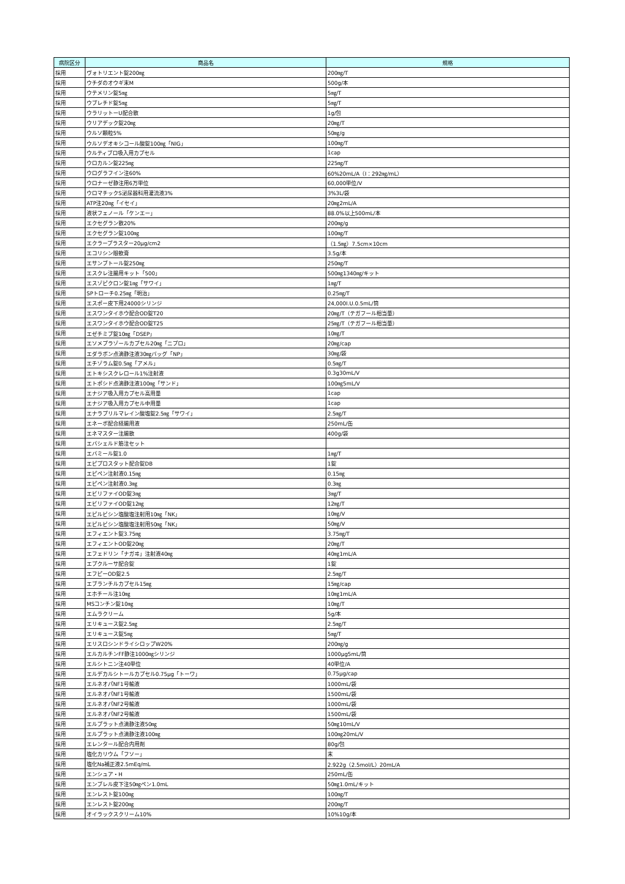| 病院区分 | 商品名 | 規格 |
| --- | --- | --- |
| 採用 | ヴォトリエント錠200㎎ | 200㎎/T |
| 採用 | ウチダのオウギ末M | 500g/本 |
| 採用 | ウテメリン錠5㎎ | 5㎎/T |
| 採用 | ウブレチド錠5㎎ | 5㎎/T |
| 採用 | ウラリットーU配合散 | 1g/包 |
| 採用 | ウリアデック錠20㎎ | 20㎎/T |
| 採用 | ウルソ顆粒5% | 50㎎/g |
| 採用 | ウルソデオキシコール酸錠100㎎「NIG」 | 100㎎/T |
| 採用 | ウルティブロ吸入用カプセル | 1cap |
| 採用 | ウロカルン錠225㎎ | 225㎎/T |
| 採用 | ウログラフイン注60% | 60%20mL/A（I：292㎎/mL） |
| 採用 | ウロナーゼ静注用6万単位 | 60,000単位/V |
| 採用 | ウロマチックS泌尿器科用灌流液3% | 3%3L/袋 |
| 採用 | ATP注20㎎「イセイ」 | 20㎎2mL/A |
| 採用 | 液状フェノール「ケンエー」 | 88.0%以上500mL/本 |
| 採用 | エクセグラン散20% | 200㎎/g |
| 採用 | エクセグラン錠100㎎ | 100㎎/T |
| 採用 | エクラープラスター20μg/cm2 | （1.5㎎）7.5cm×10cm |
| 採用 | エコリシン眼軟膏 | 3.5g/本 |
| 採用 | エサンブトール錠250㎎ | 250㎎/T |
| 採用 | エスクレ注腸用キット「500」 | 500㎎1340㎎/キット |
| 採用 | エスゾピクロン錠1㎎「サワイ」 | 1㎎/T |
| 採用 | SPトローチ0.25㎎「明治」 | 0.25㎎/T |
| 採用 | エスポー皮下用24000シリンジ | 24,000I.U.0.5mL/筒 |
| 採用 | エスワンタイホウ配合OD錠T20 | 20㎎/T（テガフール相当量） |
| 採用 | エスワンタイホウ配合OD錠T25 | 25㎎/T（テガフール相当量） |
| 採用 | エゼチミブ錠10㎎「DSEP」 | 10㎎/T |
| 採用 | エソメプラゾールカプセル20㎎「ニプロ」 | 20㎎/cap |
| 採用 | エダラボン点滴静注液30㎎バッグ「NP」 | 30㎎/袋 |
| 採用 | エチゾラム錠0.5㎎「アメル」 | 0.5㎎/T |
| 採用 | エトキシスクレロール1%注射液 | 0.3g30mL/V |
| 採用 | エトポシド点滴静注液100㎎「サンド」 | 100㎎5mL/V |
| 採用 | エナジア吸入用カプセル高用量 | 1cap |
| 採用 | エナジア吸入用カプセル中用量 | 1cap |
| 採用 | エナラプリルマレイン酸塩錠2.5㎎「サワイ」 | 2.5㎎/T |
| 採用 | エネーボ配合経腸用液 | 250mL/缶 |
| 採用 | エネマスター注腸散 | 400g/袋 |
| 採用 | エバシェルド筋注セット | |
| 採用 | エバミール錠1.0 | 1㎎/T |
| 採用 | エピプロスタット配合錠DB | 1錠 |
| 採用 | エピペン注射液0.15㎎ | 0.15㎎ |
| 採用 | エピペン注射液0.3㎎ | 0.3㎎ |
| 採用 | エビリファイOD錠3㎎ | 3㎎/T |
| 採用 | エビリファイOD錠12㎎ | 12㎎/T |
| 採用 | エピルビシン塩酸塩注射用10㎎「NK」 | 10㎎/V |
| 採用 | エピルビシン塩酸塩注射用50㎎「NK」 | 50㎎/V |
| 採用 | エフィエント錠3.75㎎ | 3.75㎎/T |
| 採用 | エフィエントOD錠20㎎ | 20㎎/T |
| 採用 | エフェドリン「ナガヰ」注射液40㎎ | 40㎎1mL/A |
| 採用 | エプクルーサ配合錠 | 1錠 |
| 採用 | エフピーOD錠2.5 | 2.5㎎/T |
| 採用 | エブランチルカプセル15㎎ | 15㎎/cap |
| 採用 | エホチール注10㎎ | 10㎎1mL/A |
| 採用 | MSコンチン錠10㎎ | 10㎎/T |
| 採用 | エムラクリーム | 5g/本 |
| 採用 | エリキュース錠2.5㎎ | 2.5㎎/T |
| 採用 | エリキュース錠5㎎ | 5㎎/T |
| 採用 | エリスロシンドライシロップW20% | 200㎎/g |
| 採用 | エルカルチンFF静注1000㎎シリンジ | 1000μg5mL/筒 |
| 採用 | エルシトニン注40単位 | 40単位/A |
| 採用 | エルデカルシトールカプセル0.75μg「トーワ」 | 0.75μg/cap |
| 採用 | エルネオパNF1号輸液 | 1000mL/袋 |
| 採用 | エルネオパNF1号輸液 | 1500mL/袋 |
| 採用 | エルネオパNF2号輸液 | 1000mL/袋 |
| 採用 | エルネオパNF2号輸液 | 1500mL/袋 |
| 採用 | エルプラット点滴静注液50㎎ | 50㎎10mL/V |
| 採用 | エルプラット点滴静注液100㎎ | 100㎎20mL/V |
| 採用 | エレンタール配合内用剤 | 80g/包 |
| 採用 | 塩化カリウム「フソー」 | 末 |
| 採用 | 塩化Na補正液2.5mEq/mL | 2.922g（2.5mol/L）20mL/A |
| 採用 | エンシュア・H | 250mL/缶 |
| 採用 | エンブレル皮下注50㎎ペン1.0mL | 50㎎1.0mL/キット |
| 採用 | エンレスト錠100㎎ | 100㎎/T |
| 採用 | エンレスト錠200㎎ | 200㎎/T |
| 採用 | オイラックスクリーム10% | 10%10g/本 |